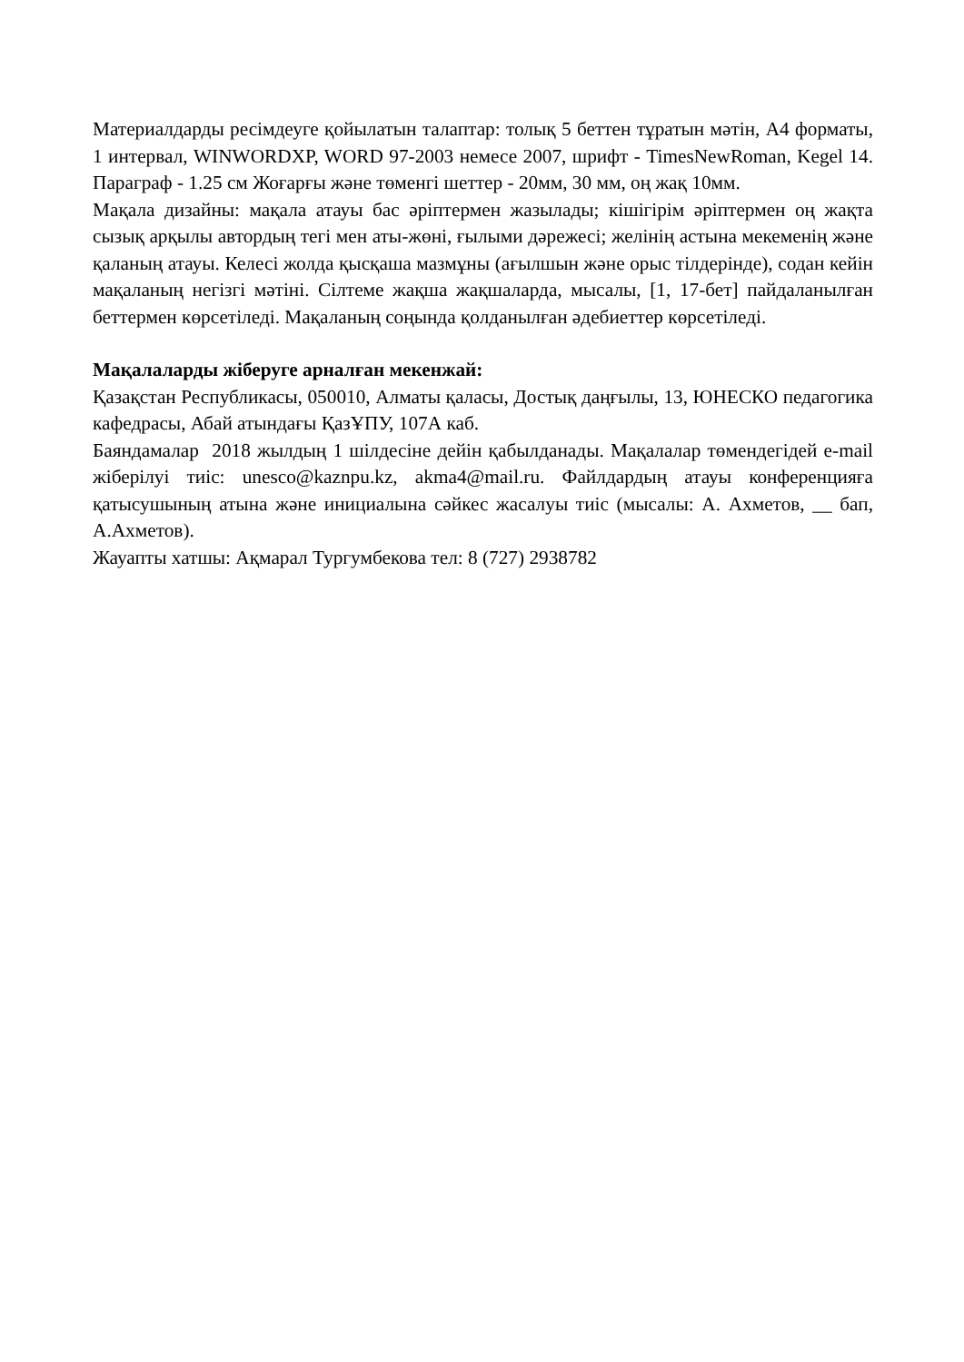Материалдарды ресімдеуге қойылатын талаптар: толық 5 беттен тұратын мәтін, А4 форматы, 1 интервал, WINWORDXP, WORD 97-2003 немесе 2007, шрифт - TimesNewRoman, Kegel 14. Параграф - 1.25 см Жоғарғы және төменгі шеттер - 20мм, 30 мм, оң жақ 10мм.
Мақала дизайны: мақала атауы бас әріптермен жазылады; кішігірім әріптермен оң жақта сызық арқылы автордың тегі мен аты-жөні, ғылыми дәрежесі; желінің астына мекеменің және қаланың атауы. Келесі жолда қысқаша мазмұны (ағылшын және орыс тілдерінде), содан кейін мақаланың негізгі мәтіні. Сілтеме жақша жақшаларда, мысалы, [1, 17-бет] пайдаланылған беттермен көрсетіледі. Мақаланың соңында қолданылған әдебиеттер көрсетіледі.
Мақалаларды жіберуге арналған мекенжай:
Қазақстан Республикасы, 050010, Алматы қаласы, Достық даңғылы, 13, ЮНЕСКО педагогика кафедрасы, Абай атындағы ҚазҰПУ, 107А каб.
Баяндамалар 2018 жылдың 1 шілдесіне дейін қабылданады. Мақалалар төмендегідей e-mail жіберілуі тиіс: unesco@kaznpu.kz, akma4@mail.ru. Файлдардың атауы конференцияға қатысушының атына және инициалына сәйкес жасалуы тиіс (мысалы: А. Ахметов, __ бап, А.Ахметов).
Жауапты хатшы: Ақмарал Тургумбекова тел: 8 (727) 2938782